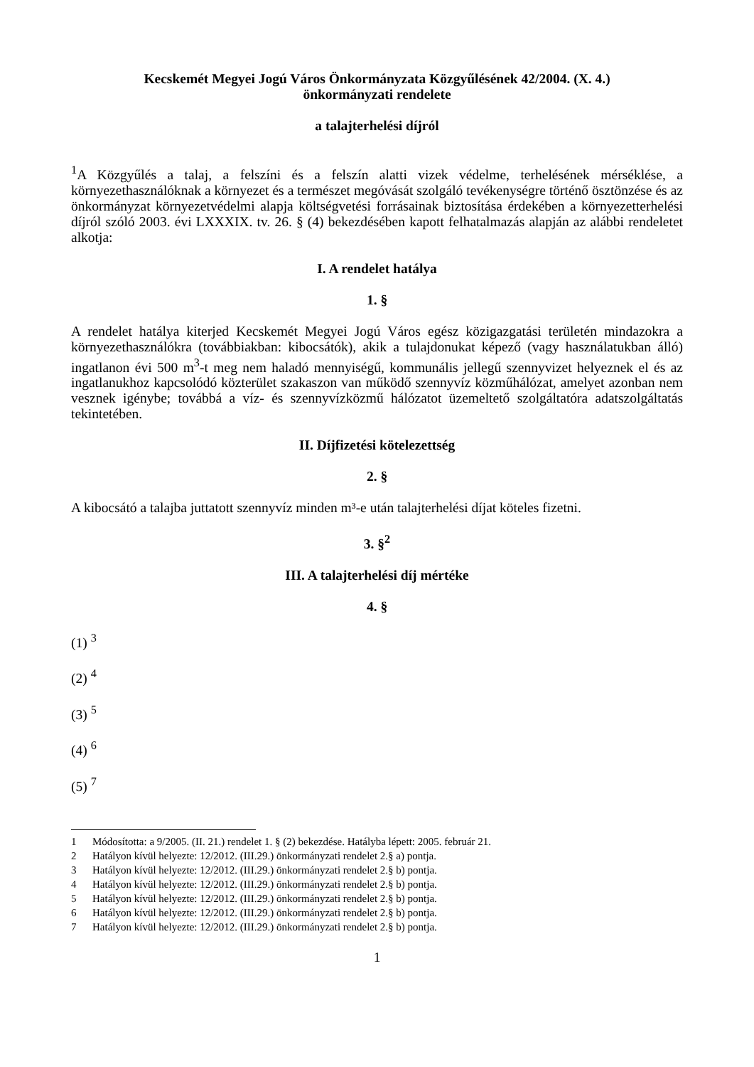Kecskemét Megyei Jogú Város Önkormányzata Közgyűlésének 42/2004. (X. 4.)
önkormányzati rendelete
a talajterhelési díjról
<sup>1</sup> A Közgyűlés a talaj, a felszíni és a felszín alatti vizek védelme, terhelésének mérséklése, a környezethasználóknak a környezet és a természet megóvását szolgáló tevékenységre történő ösztönzése és az önkormányzat környezetvédelmi alapja költségvetési forrásainak biztosítása érdekében a környezetterhelési díjról szóló 2003. évi LXXXIX. tv. 26. § (4) bekezdésében kapott felhatalmazás alapján az alábbi rendeletet alkotja:
I. A rendelet hatálya
1. §
A rendelet hatálya kiterjed Kecskemét Megyei Jogú Város egész közigazgatási területén mindazokra a környezethasználókra (továbbiakban: kibocsátók), akik a tulajdonukat képező (vagy használatukban álló) ingatlanon évi 500 m<sup>3</sup>-t meg nem haladó mennyiségű, kommunális jellegű szennyvizet helyeznek el és az ingatlanukhoz kapcsolódó közterület szakaszon van működő szennyvíz közműhálózat, amelyet azonban nem vesznek igénybe; továbbá a víz- és szennyvízközmű hálózatot üzemeltető szolgáltatóra adatszolgáltatás tekintetében.
II. Díjfizetési kötelezettség
2. §
A kibocsátó a talajba juttatott szennyvíz minden m³-e után talajterhelési díjat köteles fizetni.
3. §<sup>2</sup>
III. A talajterhelési díj mértéke
4. §
(1) <sup>3</sup>
(2) <sup>4</sup>
(3) <sup>5</sup>
(4) <sup>6</sup>
(5) <sup>7</sup>
1 Módosította: a 9/2005. (II. 21.) rendelet 1. § (2) bekezdése. Hatályba lépett: 2005. február 21.
2 Hatályon kívül helyezte: 12/2012. (III.29.) önkormányzati rendelet 2.§ a) pontja.
3 Hatályon kívül helyezte: 12/2012. (III.29.) önkormányzati rendelet 2.§ b) pontja.
4 Hatályon kívül helyezte: 12/2012. (III.29.) önkormányzati rendelet 2.§ b) pontja.
5 Hatályon kívül helyezte: 12/2012. (III.29.) önkormányzati rendelet 2.§ b) pontja.
6 Hatályon kívül helyezte: 12/2012. (III.29.) önkormányzati rendelet 2.§ b) pontja.
7 Hatályon kívül helyezte: 12/2012. (III.29.) önkormányzati rendelet 2.§ b) pontja.
1